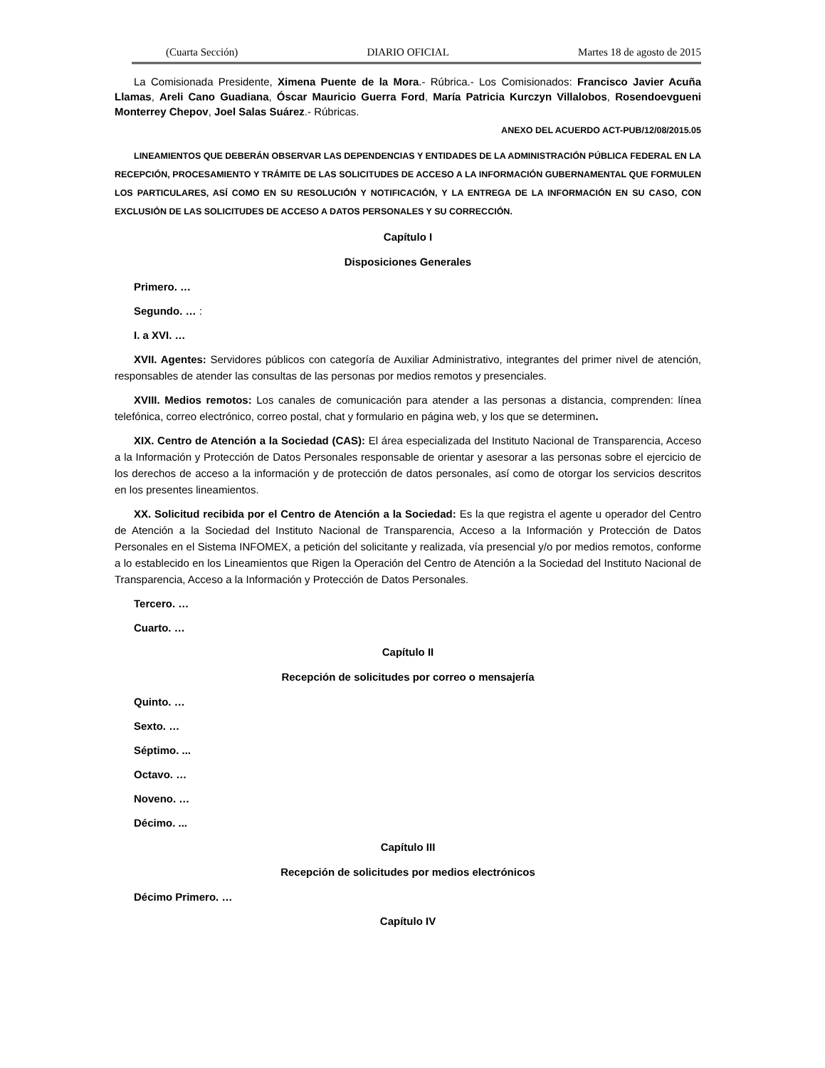(Cuarta Sección) DIARIO OFICIAL Martes 18 de agosto de 2015
La Comisionada Presidente, Ximena Puente de la Mora.- Rúbrica.- Los Comisionados: Francisco Javier Acuña Llamas, Areli Cano Guadiana, Óscar Mauricio Guerra Ford, María Patricia Kurczyn Villalobos, Rosendoevgueni Monterrey Chepov, Joel Salas Suárez.- Rúbricas.
ANEXO DEL ACUERDO ACT-PUB/12/08/2015.05
LINEAMIENTOS QUE DEBERÁN OBSERVAR LAS DEPENDENCIAS Y ENTIDADES DE LA ADMINISTRACIÓN PÚBLICA FEDERAL EN LA RECEPCIÓN, PROCESAMIENTO Y TRÁMITE DE LAS SOLICITUDES DE ACCESO A LA INFORMACIÓN GUBERNAMENTAL QUE FORMULEN LOS PARTICULARES, ASÍ COMO EN SU RESOLUCIÓN Y NOTIFICACIÓN, Y LA ENTREGA DE LA INFORMACIÓN EN SU CASO, CON EXCLUSIÓN DE LAS SOLICITUDES DE ACCESO A DATOS PERSONALES Y SU CORRECCIÓN.
Capítulo I
Disposiciones Generales
Primero. …
Segundo. … :
I. a XVI. …
XVII. Agentes: Servidores públicos con categoría de Auxiliar Administrativo, integrantes del primer nivel de atención, responsables de atender las consultas de las personas por medios remotos y presenciales.
XVIII. Medios remotos: Los canales de comunicación para atender a las personas a distancia, comprenden: línea telefónica, correo electrónico, correo postal, chat y formulario en página web, y los que se determinen.
XIX. Centro de Atención a la Sociedad (CAS): El área especializada del Instituto Nacional de Transparencia, Acceso a la Información y Protección de Datos Personales responsable de orientar y asesorar a las personas sobre el ejercicio de los derechos de acceso a la información y de protección de datos personales, así como de otorgar los servicios descritos en los presentes lineamientos.
XX. Solicitud recibida por el Centro de Atención a la Sociedad: Es la que registra el agente u operador del Centro de Atención a la Sociedad del Instituto Nacional de Transparencia, Acceso a la Información y Protección de Datos Personales en el Sistema INFOMEX, a petición del solicitante y realizada, vía presencial y/o por medios remotos, conforme a lo establecido en los Lineamientos que Rigen la Operación del Centro de Atención a la Sociedad del Instituto Nacional de Transparencia, Acceso a la Información y Protección de Datos Personales.
Tercero. …
Cuarto. …
Capítulo II
Recepción de solicitudes por correo o mensajería
Quinto. …
Sexto. …
Séptimo. ...
Octavo. …
Noveno. …
Décimo. ...
Capítulo III
Recepción de solicitudes por medios electrónicos
Décimo Primero. …
Capítulo IV